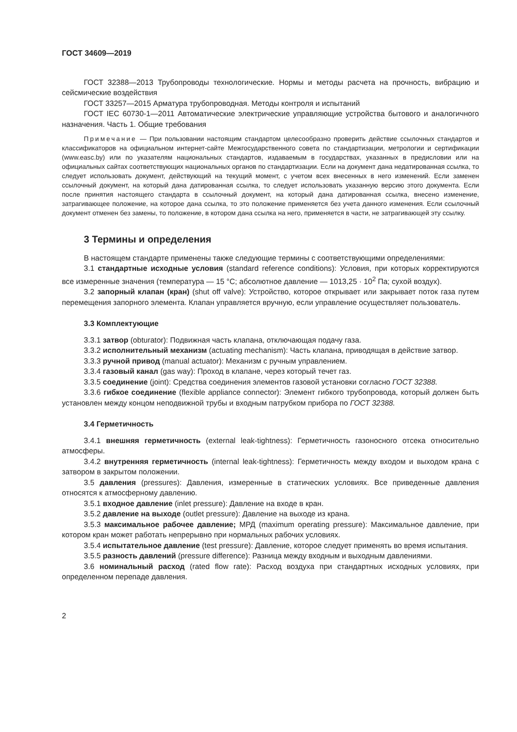ГОСТ 34609—2019
ГОСТ 32388—2013 Трубопроводы технологические. Нормы и методы расчета на прочность, вибрацию и сейсмические воздействия
ГОСТ 33257—2015 Арматура трубопроводная. Методы контроля и испытаний
ГОСТ IEC 60730-1—2011 Автоматические электрические управляющие устройства бытового и аналогичного назначения. Часть 1. Общие требования
Примечание — При пользовании настоящим стандартом целесообразно проверить действие ссылочных стандартов и классификаторов на официальном интернет-сайте Межгосударственного совета по стандартизации, метрологии и сертификации (www.easc.by) или по указателям национальных стандартов, издаваемым в государствах, указанных в предисловии или на официальных сайтах соответствующих национальных органов по стандартизации. Если на документ дана недатированная ссылка, то следует использовать документ, действующий на текущий момент, с учетом всех внесенных в него изменений. Если заменен ссылочный документ, на который дана датированная ссылка, то следует использовать указанную версию этого документа. Если после принятия настоящего стандарта в ссылочный документ, на который дана датированная ссылка, внесено изменение, затрагивающее положение, на которое дана ссылка, то это положение применяется без учета данного изменения. Если ссылочный документ отменен без замены, то положение, в котором дана ссылка на него, применяется в части, не затрагивающей эту ссылку.
3 Термины и определения
В настоящем стандарте применены также следующие термины с соответствующими определениями:
3.1 стандартные исходные условия (standard reference conditions): Условия, при которых корректируются все измеренные значения (температура — 15 °С; абсолютное давление — 1013,25 · 10<sup>2</sup> Па; сухой воздух).
3.2 запорный клапан (кран) (shut off valve): Устройство, которое открывает или закрывает поток газа путем перемещения запорного элемента. Клапан управляется вручную, если управление осуществляет пользователь.
3.3 Комплектующие
3.3.1 затвор (obturator): Подвижная часть клапана, отключающая подачу газа.
3.3.2 исполнительный механизм (actuating mechanism): Часть клапана, приводящая в действие затвор.
3.3.3 ручной привод (manual actuator): Механизм с ручным управлением.
3.3.4 газовый канал (gas way): Проход в клапане, через который течет газ.
3.3.5 соединение (joint): Средства соединения элементов газовой установки согласно ГОСТ 32388.
3.3.6 гибкое соединение (flexible appliance connector): Элемент гибкого трубопровода, который должен быть установлен между концом неподвижной трубы и входным патрубком прибора по ГОСТ 32388.
3.4 Герметичность
3.4.1 внешняя герметичность (external leak-tightness): Герметичность газоносного отсека относительно атмосферы.
3.4.2 внутренняя герметичность (internal leak-tightness): Герметичность между входом и выходом крана с затвором в закрытом положении.
3.5 давления (pressures): Давления, измеренные в статических условиях. Все приведенные давления относятся к атмосферному давлению.
3.5.1 входное давление (inlet pressure): Давление на входе в кран.
3.5.2 давление на выходе (outlet pressure): Давление на выходе из крана.
3.5.3 максимальное рабочее давление; МРД (maximum operating pressure): Максимальное давление, при котором кран может работать непрерывно при нормальных рабочих условиях.
3.5.4 испытательное давление (test pressure): Давление, которое следует применять во время испытания.
3.5.5 разность давлений (pressure difference): Разница между входным и выходным давлениями.
3.6 номинальный расход (rated flow rate): Расход воздуха при стандартных исходных условиях, при определенном перепаде давления.
2